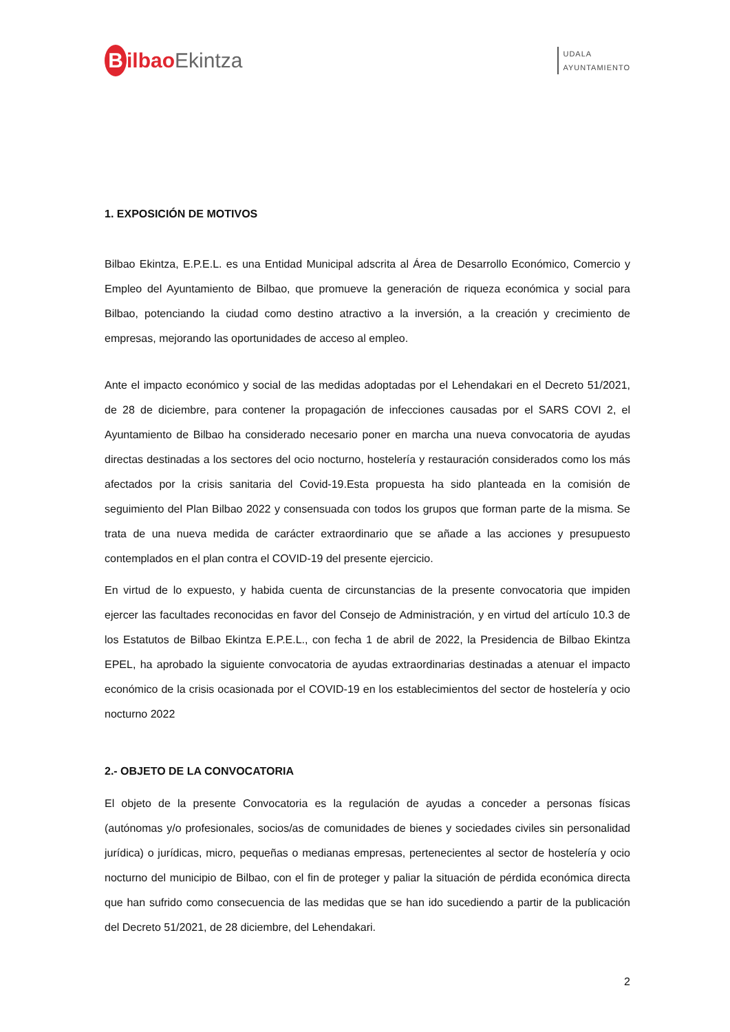Bilbao Ekintza
UDALA
AYUNTAMIENTO
1. EXPOSICIÓN DE MOTIVOS
Bilbao Ekintza, E.P.E.L. es una Entidad Municipal adscrita al Área de Desarrollo Económico, Comercio y Empleo del Ayuntamiento de Bilbao, que promueve la generación de riqueza económica y social para Bilbao, potenciando la ciudad como destino atractivo a la inversión, a la creación y crecimiento de empresas, mejorando las oportunidades de acceso al empleo.
Ante el impacto económico y social de las medidas adoptadas por el Lehendakari en el Decreto 51/2021, de 28 de diciembre, para contener la propagación de infecciones causadas por el SARS COVI 2, el Ayuntamiento de Bilbao ha considerado necesario poner en marcha una nueva convocatoria de ayudas directas destinadas a los sectores del ocio nocturno, hostelería y restauración considerados como los más afectados por la crisis sanitaria del Covid-19.Esta propuesta ha sido planteada en la comisión de seguimiento del Plan Bilbao 2022 y consensuada con todos los grupos que forman parte de la misma. Se trata de una nueva medida de carácter extraordinario que se añade a las acciones y presupuesto contemplados en el plan contra el COVID-19 del presente ejercicio.
En virtud de lo expuesto, y habida cuenta de circunstancias de la presente convocatoria que impiden ejercer las facultades reconocidas en favor del Consejo de Administración, y en virtud del artículo 10.3 de los Estatutos de Bilbao Ekintza E.P.E.L., con fecha 1 de abril de 2022, la Presidencia de Bilbao Ekintza EPEL, ha aprobado la siguiente convocatoria de ayudas extraordinarias destinadas a atenuar el impacto económico de la crisis ocasionada por el COVID-19 en los establecimientos del sector de hostelería y ocio nocturno 2022
2.- OBJETO DE LA CONVOCATORIA
El objeto de la presente Convocatoria es la regulación de ayudas a conceder a personas físicas (autónomas y/o profesionales, socios/as de comunidades de bienes y sociedades civiles sin personalidad jurídica) o jurídicas, micro, pequeñas o medianas empresas, pertenecientes al sector de hostelería y ocio nocturno del municipio de Bilbao, con el fin de proteger y paliar la situación de pérdida económica directa que han sufrido como consecuencia de las medidas que se han ido sucediendo a partir de la publicación del Decreto 51/2021, de 28 diciembre, del Lehendakari.
2